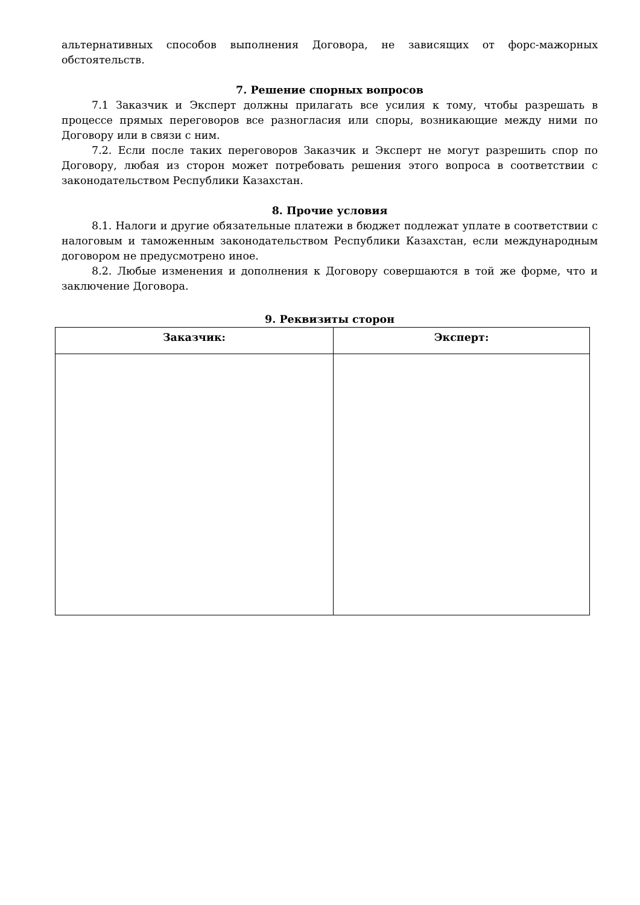альтернативных способов выполнения Договора, не зависящих от форс-мажорных обстоятельств.
7. Решение спорных вопросов
7.1 Заказчик и Эксперт должны прилагать все усилия к тому, чтобы разрешать в процессе прямых переговоров все разногласия или споры, возникающие между ними по Договору или в связи с ним.
7.2. Если после таких переговоров Заказчик и Эксперт не могут разрешить спор по Договору, любая из сторон может потребовать решения этого вопроса в соответствии с законодательством Республики Казахстан.
8. Прочие условия
8.1. Налоги и другие обязательные платежи в бюджет подлежат уплате в соответствии с налоговым и таможенным законодательством Республики Казахстан, если международным договором не предусмотрено иное.
8.2. Любые изменения и дополнения к Договору совершаются в той же форме, что и заключение Договора.
9. Реквизиты сторон
| Заказчик: | Эксперт: |
| --- | --- |